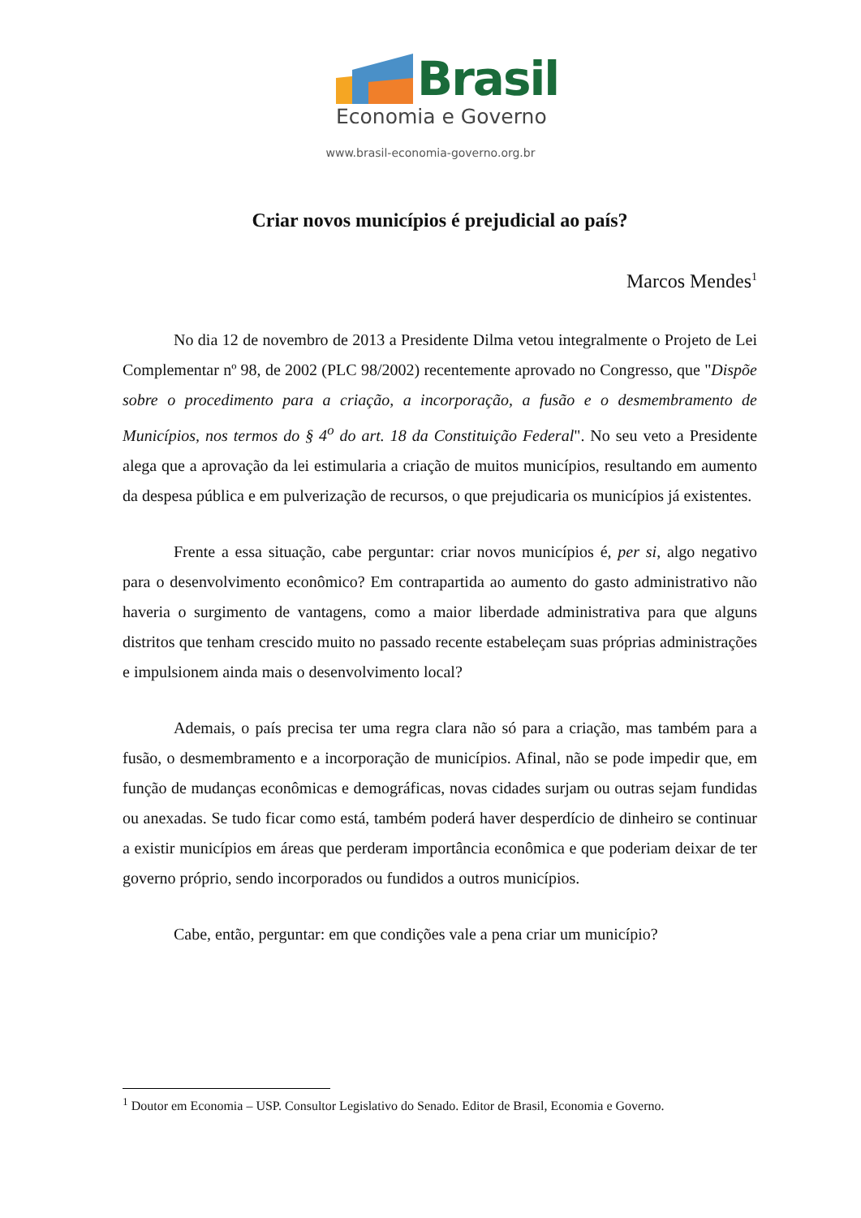Brasil
Economia e Governo
www.brasil-economia-governo.org.br
Criar novos municípios é prejudicial ao país?
Marcos Mendes<sup>1</sup>
No dia 12 de novembro de 2013 a Presidente Dilma vetou integralmente o Projeto de Lei Complementar nº 98, de 2002 (PLC 98/2002) recentemente aprovado no Congresso, que "Dispõe sobre o procedimento para a criação, a incorporação, a fusão e o desmembramento de Municípios, nos termos do § 4<sup>o</sup> do art. 18 da Constituição Federal". No seu veto a Presidente alega que a aprovação da lei estimularia a criação de muitos municípios, resultando em aumento da despesa pública e em pulverização de recursos, o que prejudicaria os municípios já existentes.
Frente a essa situação, cabe perguntar: criar novos municípios é, per si, algo negativo para o desenvolvimento econômico? Em contrapartida ao aumento do gasto administrativo não haveria o surgimento de vantagens, como a maior liberdade administrativa para que alguns distritos que tenham crescido muito no passado recente estabeleçam suas próprias administrações e impulsionem ainda mais o desenvolvimento local?
Ademais, o país precisa ter uma regra clara não só para a criação, mas também para a fusão, o desmembramento e a incorporação de municípios. Afinal, não se pode impedir que, em função de mudanças econômicas e demográficas, novas cidades surjam ou outras sejam fundidas ou anexadas. Se tudo ficar como está, também poderá haver desperdício de dinheiro se continuar a existir municípios em áreas que perderam importância econômica e que poderiam deixar de ter governo próprio, sendo incorporados ou fundidos a outros municípios.
Cabe, então, perguntar: em que condições vale a pena criar um município?
<sup>1</sup> Doutor em Economia – USP. Consultor Legislativo do Senado. Editor de Brasil, Economia e Governo.